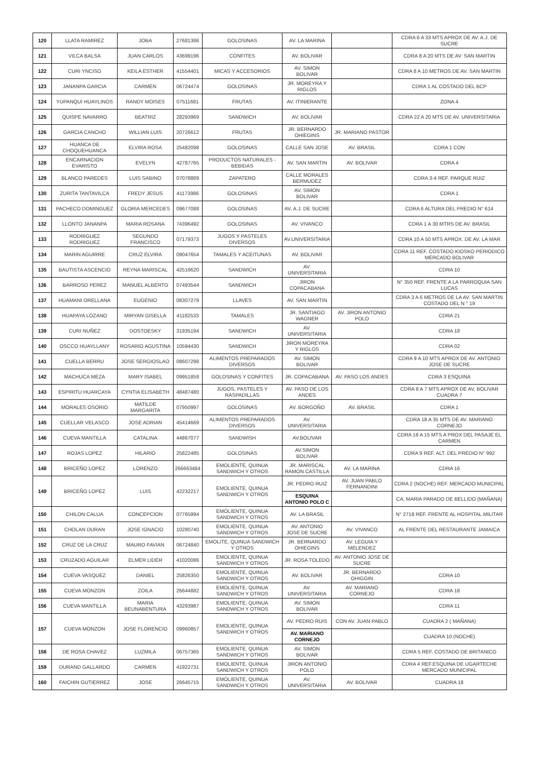| 120 | LLATA RAMIREZ | JOBA | 27681386 | GOLOSINAS | AV. LA MARINA | | CDRA 6 A 33 MTS APROX DE AV. A.J. DE SUCRE |
| 121 | VILCA BALSA | JUAN CARLOS | 43699196 | CONFITES | AV. BOLIVAR | | CDRA 8 A 20 MTS DE AV. SAN MARTIN |
| 122 | CURI YNCISO | KEILA ESTHER | 41554401 | MICAS Y ACCESORIOS | AV. SIMON BOLIVAR | | CDRA 8 A 10 METROS DE AV. SAN MARTIN |
| 123 | JANANPA GARCIA | CARMEN | 06724474 | GOLOSINAS | JR. MOREYRA Y RIGLOS | | CDRA 1 AL COSTADO DEL BCP |
| 124 | YUPANQUI HUAYLINOS | RANDY MOISES | 07511681 | FRUTAS | AV. ITINIERANTE | | ZONA 4 |
| 125 | QUISPE NAVARRO | BEATRIZ | 28293969 | SANDWICH | AV. BOLIVAR | | CDRA 22 A 20 MTS DE AV. UNIVERSITARIA |
| 126 | GARCIA CANCHO | WILLIAN LUIS | 20726612 | FRUTAS | JR. BERNARDO OHIEGINS | JR. MARIANO PASTOR | |
| 127 | HUANCA DE CHOQUEHUANCA | ELVIRA ROSA | 25482098 | GOLOSINAS | CALLE SAN JOSE | AV. BRASIL | CDRA 1 CON |
| 128 | ENCARNACION EVARISTO | EVELYN | 42787765 | PRODUCTOS NATURALES - BEBIDAS | AV. SAN MARTIN | AV. BOLIVAR | CDRA 4 |
| 129 | BLANCO PAREDES | LUIS SABINO | 07078889 | ZAPATERO | CALLE MORALES BERMUDEZ | | CDRA 3-4 REF. PARQUE RUIZ |
| 130 | ZURITA TANTAVILCA | FREDY JESUS | 41173986 | GOLOSINAS | AV. SIMON BOLIVAR | | CDRA 1 |
| 131 | PACHECO DOMINGUEZ | GLORIA MERCEDES | 09677088 | GOLOSINAS | AV. A.J. DE SUCRE | | CDRA 6 ALTURA DEL PREDIO N° 614 |
| 132 | LLONTO JANANPA | MARIA ROSANA | 74396492 | GOLOSINAS | AV. VIVANCO | | CDRA 1 A 30 MTRS DE AV. BRASIL |
| 133 | RODRIGUEZ RODRIGUEZ | SEGUNDO FRANCISCO | 07179373 | JUGOS Y PASTELES DIVERSOS | AV.UNIVERSITARIA | | CDRA 10 A 50 MTS APROX. DE AV. LA MAR |
| 134 | MARIN AGUIRRE | CRUZ ELVIRA | 09047654 | TAMALES Y ACEITUNAS | AV. BOLIVAR | | CDRA 11 REF. COSTADO KIOSKO PERIODICO MERCADO BOLIVAR |
| 135 | BAUTISTA ASCENCIO | REYNA MARISCAL | 42516620 | SANDWICH | AV. UNIVERSITARIA | | CDRA 10 |
| 136 | BARROSO PEREZ | MANUEL ALBERTO | 07493544 | SANDWICH | JIRON COPACABANA | | N° 350 REF. FRENTE A LA PARROQUIA SAN LUCAS |
| 137 | HUAMANI ORELLANA | EUGENIO | 08307279 | LLAVES | AV. SAN MARTIN | | CDRA 3 A 6 METROS DE LA AV. SAN MARTIN COSTADO DEL N ° 19 |
| 138 | HUAPAYA LOZANO | MIRYAN GISELLA | 41182533 | TAMALES | JR. SANTIAGO WAGNER | AV. JIRON ANTONIO POLO | CDRA 21 |
| 139 | CURI NUÑEZ | DOSTOESKY | 31935194 | SANDWICH | AV. UNIVERSITARIA | | CDRA 18 |
| 140 | OSCCO HUAYLLANY | ROSARIO AGUSTINA | 10594430 | SANDWICH | JIRON MOREYRA Y RIGLOS | | CDRA 02 |
| 141 | CUELLA BERRU | JOSE SERGIOSLAO | 08607298 | ALIMENTOS PREPARADOS DIVERSOS | AV. SIMON BOLIVAR | | CDRA 9 A 10 MTS APROX DE AV. ANTONIO JOSE DE SUCRE |
| 142 | MACHUCA MEZA | MARY ISABEL | 09951859 | GOLOSINAS Y CONFITES | JR. COPACABANA | AV. PASO LOS ANDES | CDRA 3 ESQUINA |
| 143 | ESPIRITU HUARCAYA | CYNTIA ELISABETH | 48487480 | JUGOS, PASTELES Y RASPADILLAS | AV. PASO DE LOS ANDES | | CDRA 8 A 7 MTS APROX DE AV. BOLIVAR CUADRA 7 |
| 144 | MORALES OSORIO | MATILDE MARGARITA | 07950997 | GOLOSINAS | AV. BORGOÑO | AV. BRASIL | CDRA 1 |
| 145 | CUELLAR VELASCO | JOSE ADRIAN | 45414669 | ALIMENTOS PREPARADOS DIVERSOS | AV. UNIVERSITARIA | | CDRA 18 A 35 MTS DE AV. MARIANO CORNEJO |
| 146 | CUEVA MANTILLA | CATALINA | 44867077 | SANDWISH | AV.BOLIVAR | | CDRA 18 A 15 MTS A PROX DEL PASAJE EL CARMEN |
| 147 | ROJAS LOPEZ | HILARIO | 25822485 | GOLOSINAS | AV.SIMON BOLIVAR | | CDRA 9 REF. ALT. DEL PREDIO N° 992 |
| 148 | BRICEÑO LOPEZ | LORENZO | 266663484 | EMOLIENTE, QUINUA SANDWICH Y OTROS | JR. MARISCAL RAMON CASTILLA | AV. LA MARINA | CDRA 16 |
| 149 | BRICEÑO LOPEZ | LUIS | 42232217 | EMOLIENTE, QUINUA SANDWICH Y OTROS | JR. PEDRO RUIZ | AV. JUAN PABLO FERNANDINI | CDRA 2 (NOCHE) REF. MERCADO MUNICIPAL |
| | | | | | ESQUINA ANTONIO POLO C | | CA, MARIA PARADO DE BELLIDO (MAÑANA) |
| 150 | CHILON CALUA | CONCEPCION | 07765994 | EMOLIENTE, QUINUA SANDWICH Y OTROS | AV. LA BRASIL | | N° 2718 REF. FRENTE AL HOSPITAL MILITAR |
| 151 | CHOLAN DURAN | JOSE IGNACIO | 10280740 | EMOLIENTE, QUINUA SANDWICH Y OTROS | AV. ANTONIO JOSE DE SUCRE | AV. VIVANCO | AL FRENTE DEL RESTAURANTE JAMAICA |
| 152 | CRUZ DE LA CRUZ | MAURO FAVIAN | 06724840 | EMOLITE, QUINUA SANDWICH Y OTROS | JR. BERNARDO OHIEGINS | AV. LEGUIA Y MELENDEZ | |
| 153 | CRUZADO AGUILAR | ELMER LIDER | 41020086 | EMOLIENTE, QUINUA SANDWICH Y OTROS | JR. ROSA TOLEDO | AV. ANTONIO JOSE DE SUCRE | |
| 154 | CUEVA VASQUEZ | DANIEL | 25826350 | EMOLIENTE, QUINUA SANDWICH Y OTROS | AV. BOLIVAR | JR. BERNARDO OHIGGIN | CDRA 10 |
| 155 | CUEVA MONZON | ZOILA | 26644882 | EMOLIENTE, QUINUA SANDWICH Y OTROS | AV. UNIVERSITARIA | AV. MARIANO CORNEJO | CDRA 18 |
| 156 | CUEVA MANTILLA | MARIA BEUNABENTURA | 43293987 | EMOLIENTE, QUINUA SANDWICH Y OTROS | AV. SIMON BOLIVAR | | CDRA 11 |
| 157 | CUEVA MONZON | JOSE FLORENCIO | 09960857 | EMOLIENTE, QUINUA SANDWICH Y OTROS | AV. PEDRO RUIS | CON AV. JUAN PABLO | CUADRA 2 ( MAÑANA) |
| | | | | | AV. MARIANO CORNEJO | | CUADRA 10 (NOCHE) |
| 158 | DE ROSA CHAVEZ | LUZMILA | 06757365 | EMOLIENTE, QUINUA SANDWICH Y OTROS | AV. SIMON BOLIVAR | | CDRA 5 REF. COSTADO DE BRITANICO |
| 159 | DURAND GALLARDO | CARMEN | 41922731 | EMOLIENTE, QUINUA SANDWICH Y OTROS | JIRON ANTONIO POLO | | CDRA 4 REF.ESQUINA DE UGARTECHE MERCADO MUNICIPAL |
| 160 | FAICHIN GUTIERREZ | JOSE | 26645715 | EMOLIENTE, QUINUA SANDWICH Y OTROS | AV. UNIVERSITARIA | AV. BOLIVAR | CUADRA 18 |